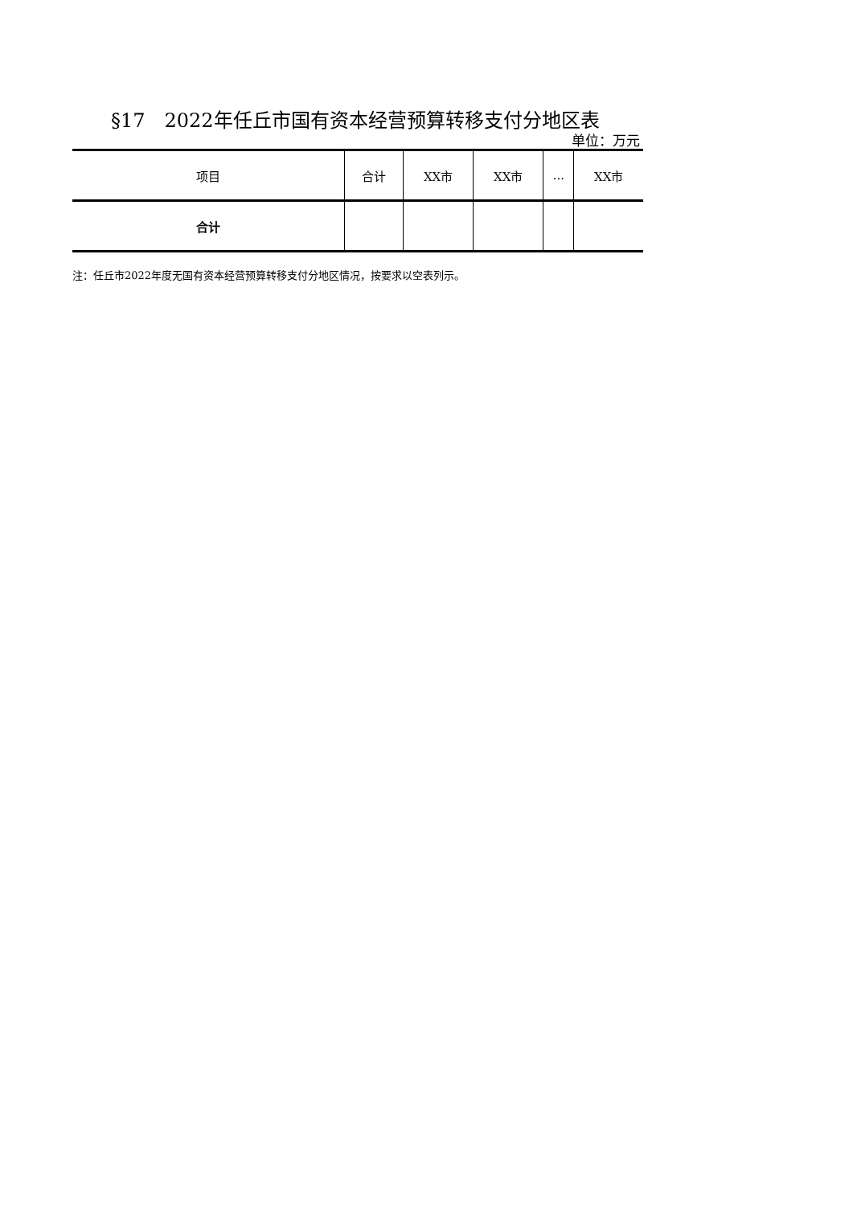§17　2022年任丘市国有资本经营预算转移支付分地区表
单位：万元
| 项目 | 合计 | XX市 | XX市 | ... | XX市 |
| --- | --- | --- | --- | --- | --- |
| 合计 | | | | | |
注：任丘市2022年度无国有资本经营预算转移支付分地区情况，按要求以空表列示。